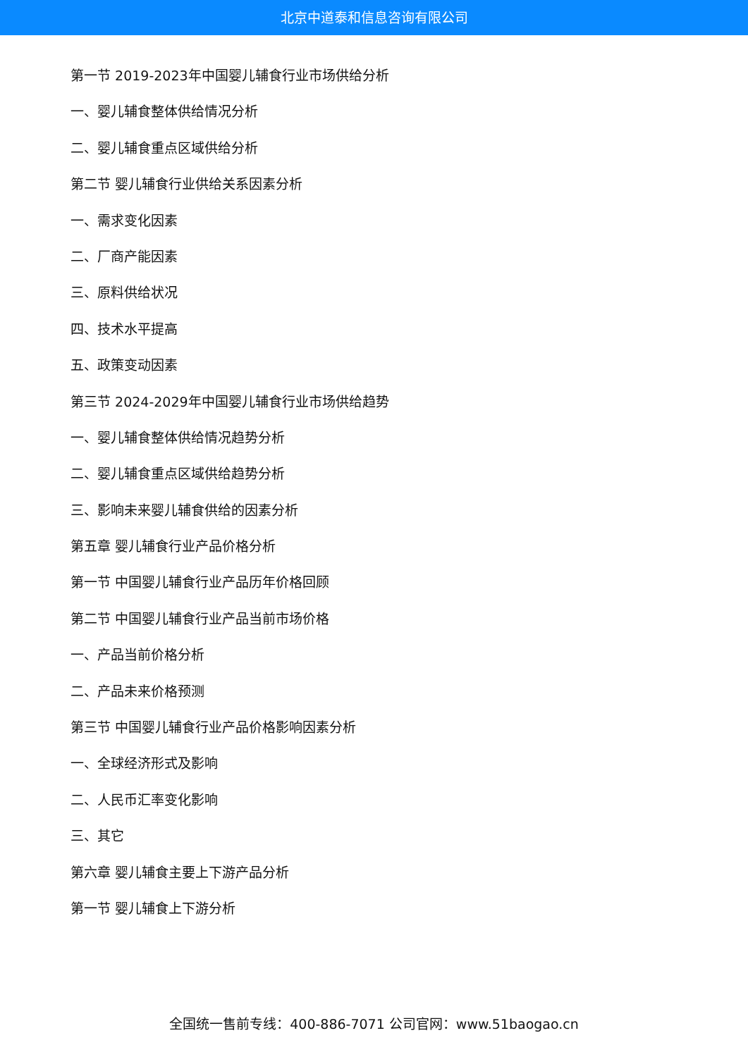北京中道泰和信息咨询有限公司
第一节 2019-2023年中国婴儿辅食行业市场供给分析
一、婴儿辅食整体供给情况分析
二、婴儿辅食重点区域供给分析
第二节 婴儿辅食行业供给关系因素分析
一、需求变化因素
二、厂商产能因素
三、原料供给状况
四、技术水平提高
五、政策变动因素
第三节 2024-2029年中国婴儿辅食行业市场供给趋势
一、婴儿辅食整体供给情况趋势分析
二、婴儿辅食重点区域供给趋势分析
三、影响未来婴儿辅食供给的因素分析
第五章 婴儿辅食行业产品价格分析
第一节 中国婴儿辅食行业产品历年价格回顾
第二节 中国婴儿辅食行业产品当前市场价格
一、产品当前价格分析
二、产品未来价格预测
第三节 中国婴儿辅食行业产品价格影响因素分析
一、全球经济形式及影响
二、人民币汇率变化影响
三、其它
第六章 婴儿辅食主要上下游产品分析
第一节 婴儿辅食上下游分析
全国统一售前专线：400-886-7071 公司官网：www.51baogao.cn